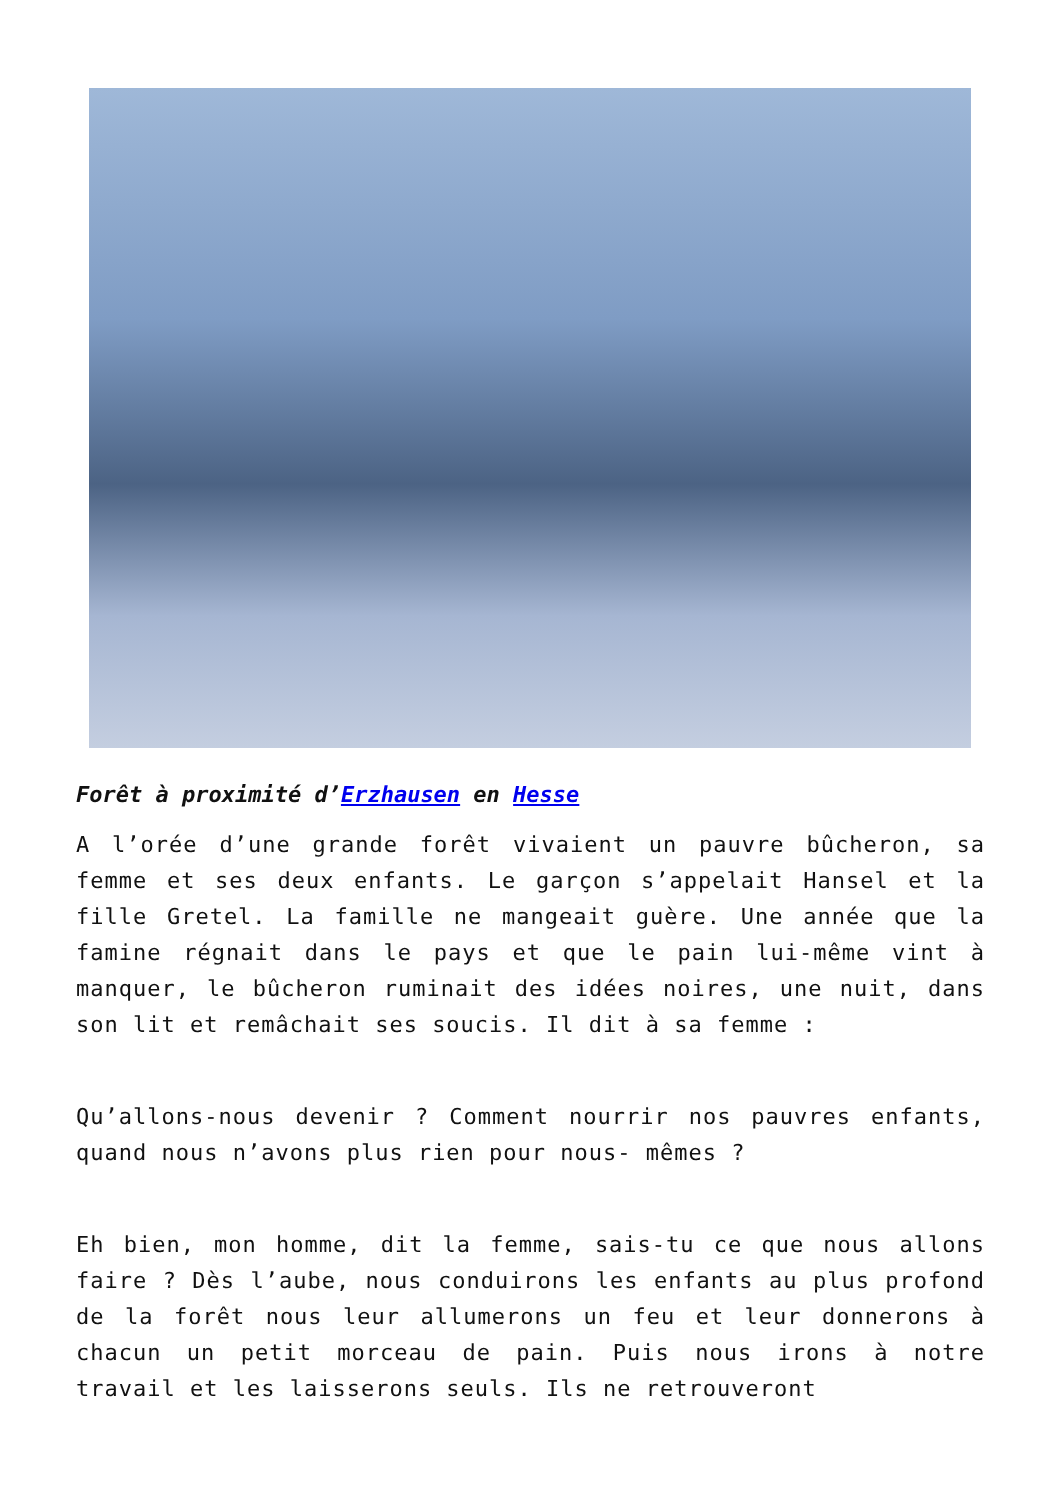Forêt à proximité d’Erzhausen en Hesse
A l’orée d’une grande forêt vivaient un pauvre bûcheron, sa femme et ses deux enfants. Le garçon s’appelait Hansel et la fille Gretel. La famille ne mangeait guère. Une année que la famine régnait dans le pays et que le pain lui-même vint à manquer, le bûcheron ruminait des idées noires, une nuit, dans son lit et remâchait ses soucis. Il dit à sa femme :
Qu’allons-nous devenir ? Comment nourrir nos pauvres enfants, quand nous n’avons plus rien pour nous- mêmes ?
Eh bien, mon homme, dit la femme, sais-tu ce que nous allons faire ? Dès l’aube, nous conduirons les enfants au plus profond de la forêt nous leur allumerons un feu et leur donnerons à chacun un petit morceau de pain. Puis nous irons à notre travail et les laisserons seuls. Ils ne retrouveront